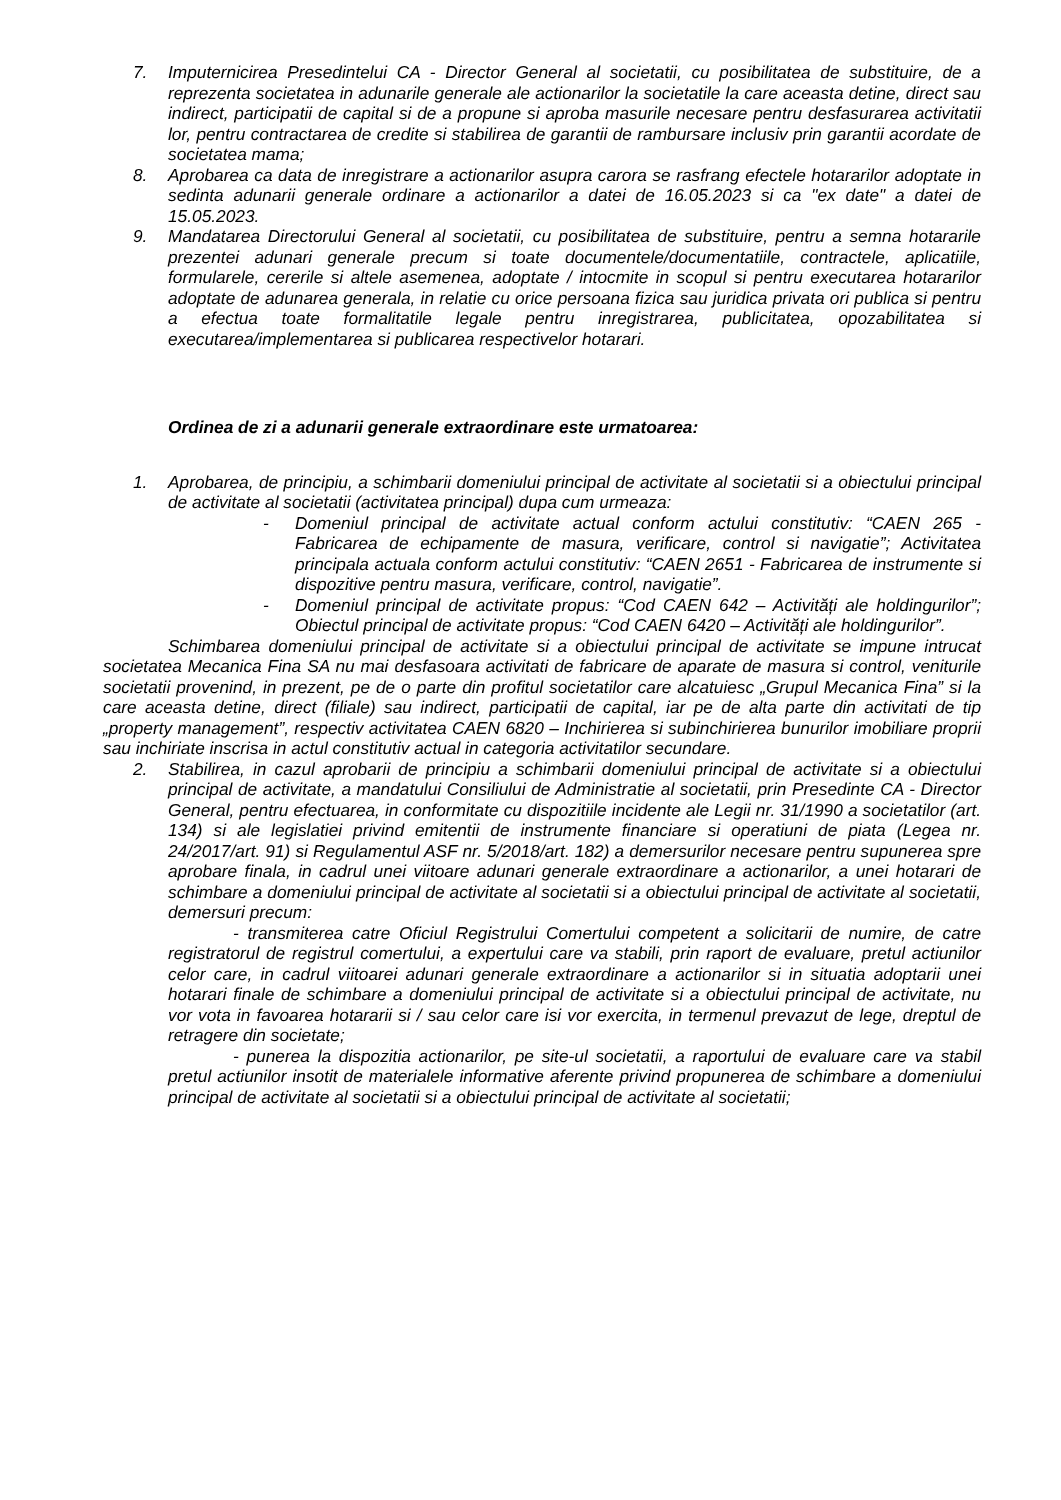7. Imputernicirea Presedintelui CA - Director General al societatii, cu posibilitatea de substituire, de a reprezenta societatea in adunarile generale ale actionarilor la societatile la care aceasta detine, direct sau indirect, participatii de capital si de a propune si aproba masurile necesare pentru desfasurarea activitatii lor, pentru contractarea de credite si stabilirea de garantii de rambursare inclusiv prin garantii acordate de societatea mama;
8. Aprobarea ca data de inregistrare a actionarilor asupra carora se rasfrang efectele hotararilor adoptate in sedinta adunarii generale ordinare a actionarilor a datei de 16.05.2023 si ca "ex date" a datei de 15.05.2023.
9. Mandatarea Directorului General al societatii, cu posibilitatea de substituire, pentru a semna hotararile prezentei adunari generale precum si toate documentele/documentatiile, contractele, aplicatiile, formularele, cererile si altele asemenea, adoptate / intocmite in scopul si pentru executarea hotararilor adoptate de adunarea generala, in relatie cu orice persoana fizica sau juridica privata ori publica si pentru a efectua toate formalitatile legale pentru inregistrarea, publicitatea, opozabilitatea si executarea/implementarea si publicarea respectivelor hotarari.
Ordinea de zi a adunarii generale extraordinare este urmatoarea:
1. Aprobarea, de principiu, a schimbarii domeniului principal de activitate al societatii si a obiectului principal de activitate al societatii (activitatea principal) dupa cum urmeaza:
- Domeniul principal de activitate actual conform actului constitutiv: “CAEN 265 - Fabricarea de echipamente de masura, verificare, control si navigatie”; Activitatea principala actuala conform actului constitutiv: “CAEN 2651 - Fabricarea de instrumente si dispozitive pentru masura, verificare, control, navigatie”.
- Domeniul principal de activitate propus: “Cod CAEN 642 – Activități ale holdingurilor”; Obiectul principal de activitate propus: “Cod CAEN 6420 – Activități ale holdingurilor”.
Schimbarea domeniului principal de activitate si a obiectului principal de activitate se impune intrucat societatea Mecanica Fina SA nu mai desfasoara activitati de fabricare de aparate de masura si control, veniturile societatii provenind, in prezent, pe de o parte din profitul societatilor care alcatuiesc „Grupul Mecanica Fina” si la care aceasta detine, direct (filiale) sau indirect, participatii de capital, iar pe de alta parte din activitati de tip „property management”, respectiv activitatea CAEN 6820 – Inchirierea si subinchirierea bunurilor imobiliare proprii sau inchiriate inscrisa in actul constitutiv actual in categoria activitatilor secundare.
2. Stabilirea, in cazul aprobarii de principiu a schimbarii domeniului principal de activitate si a obiectului principal de activitate, a mandatului Consiliului de Administratie al societatii, prin Presedinte CA - Director General, pentru efectuarea, in conformitate cu dispozitiile incidente ale Legii nr. 31/1990 a societatilor (art. 134) si ale legislatiei privind emitentii de instrumente financiare si operatiuni de piata (Legea nr. 24/2017/art. 91) si Regulamentul ASF nr. 5/2018/art. 182) a demersurilor necesare pentru supunerea spre aprobare finala, in cadrul unei viitoare adunari generale extraordinare a actionarilor, a unei hotarari de schimbare a domeniului principal de activitate al societatii si a obiectului principal de activitate al societatii, demersuri precum:
- transmiterea catre Oficiul Registrului Comertului competent a solicitarii de numire, de catre registratorul de registrul comertului, a expertului care va stabili, prin raport de evaluare, pretul actiunilor celor care, in cadrul viitoarei adunari generale extraordinare a actionarilor si in situatia adoptarii unei hotarari finale de schimbare a domeniului principal de activitate si a obiectului principal de activitate, nu vor vota in favoarea hotararii si / sau celor care isi vor exercita, in termenul prevazut de lege, dreptul de retragere din societate;
- punerea la dispozitia actionarilor, pe site-ul societatii, a raportului de evaluare care va stabil pretul actiunilor insotit de materialele informative aferente privind propunerea de schimbare a domeniului principal de activitate al societatii si a obiectului principal de activitate al societatii;